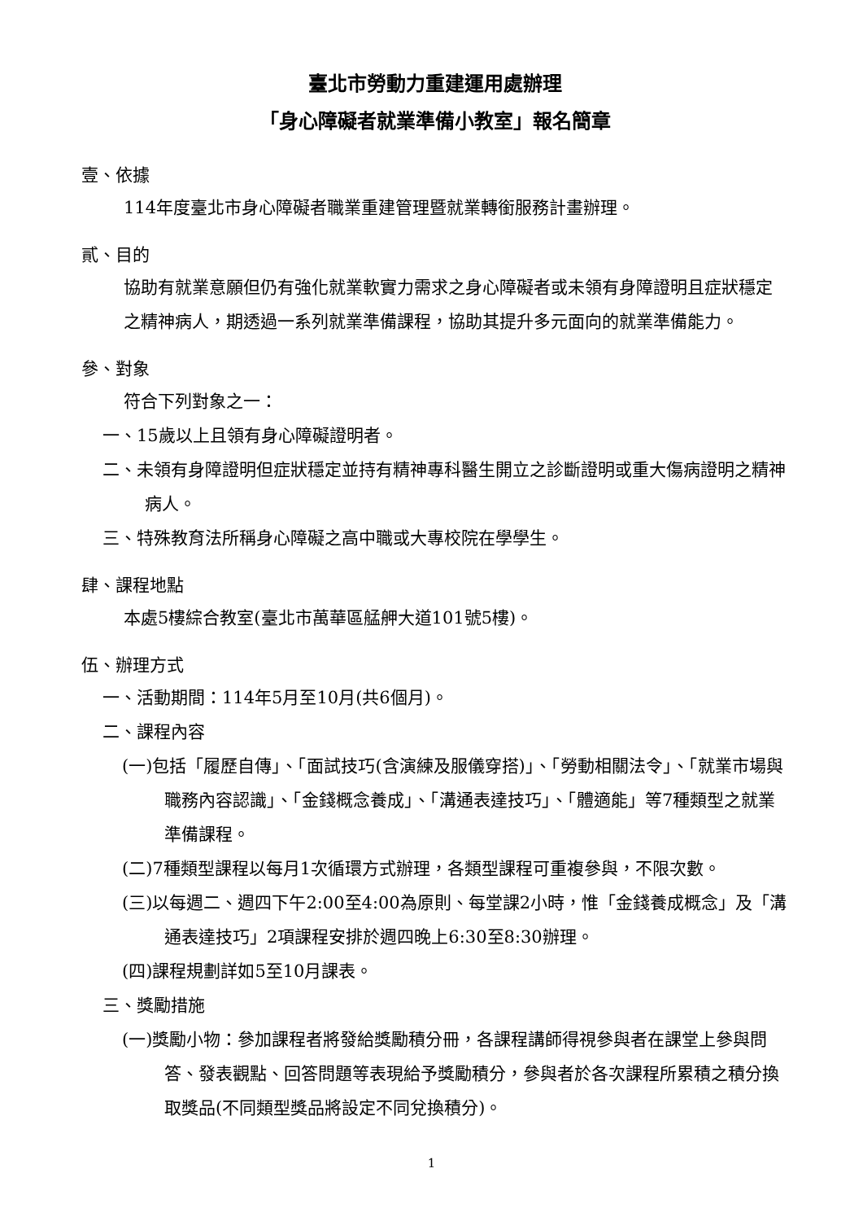臺北市勞動力重建運用處辦理
「身心障礙者就業準備小教室」報名簡章
壹、依據
114年度臺北市身心障礙者職業重建管理暨就業轉銜服務計畫辦理。
貳、目的
協助有就業意願但仍有強化就業軟實力需求之身心障礙者或未領有身障證明且症狀穩定之精神病人，期透過一系列就業準備課程，協助其提升多元面向的就業準備能力。
參、對象
符合下列對象之一：
一、15歲以上且領有身心障礙證明者。
二、未領有身障證明但症狀穩定並持有精神專科醫生開立之診斷證明或重大傷病證明之精神病人。
三、特殊教育法所稱身心障礙之高中職或大專校院在學學生。
肆、課程地點
本處5樓綜合教室(臺北市萬華區艋舺大道101號5樓)。
伍、辦理方式
一、活動期間：114年5月至10月(共6個月)。
二、課程內容
(一)包括「履歷自傳」、「面試技巧(含演練及服儀穿搭)」、「勞動相關法令」、「就業市場與職務內容認識」、「金錢概念養成」、「溝通表達技巧」、「體適能」等7種類型之就業準備課程。
(二)7種類型課程以每月1次循環方式辦理，各類型課程可重複參與，不限次數。
(三)以每週二、週四下午2:00至4:00為原則、每堂課2小時，惟「金錢養成概念」及「溝通表達技巧」2項課程安排於週四晚上6:30至8:30辦理。
(四)課程規劃詳如5至10月課表。
三、獎勵措施
(一)獎勵小物：參加課程者將發給獎勵積分冊，各課程講師得視參與者在課堂上參與問答、發表觀點、回答問題等表現給予獎勵積分，參與者於各次課程所累積之積分換取獎品(不同類型獎品將設定不同兌換積分)。
1